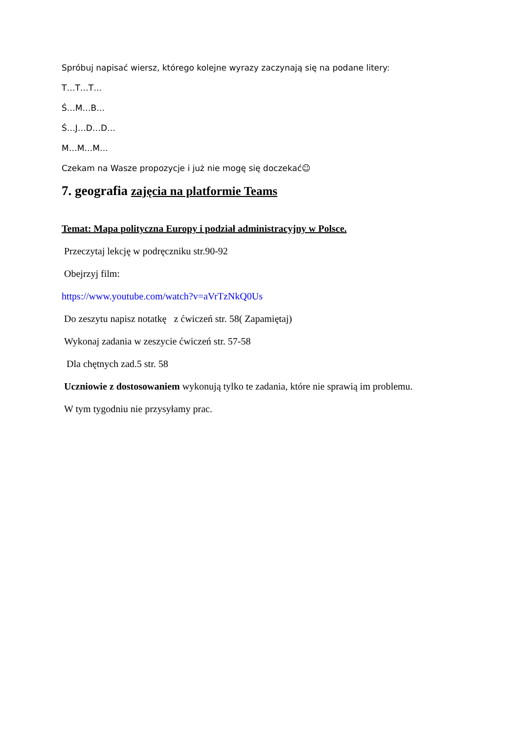Spróbuj napisać wiersz, którego kolejne wyrazy zaczynają się na podane litery:
T…T…T…
Ś…M…B…
Ś…J…D…D…
M…M…M…
Czekam na Wasze propozycje i już nie mogę się doczekać☺
7. geografia zajęcia na platformie Teams
Temat: Mapa polityczna Europy i podział administracyjny w Polsce.
Przeczytaj lekcję w podręczniku str.90-92
Obejrzyj film:
https://www.youtube.com/watch?v=aVrTzNkQ0Us
Do zeszytu napisz notatkę z ćwiczeń str. 58( Zapamiętaj)
Wykonaj zadania w zeszycie ćwiczeń str. 57-58
Dla chętnych zad.5 str. 58
Uczniowie z dostosowaniem wykonują tylko te zadania, które nie sprawią im problemu.
W tym tygodniu nie przysyłamy prac.